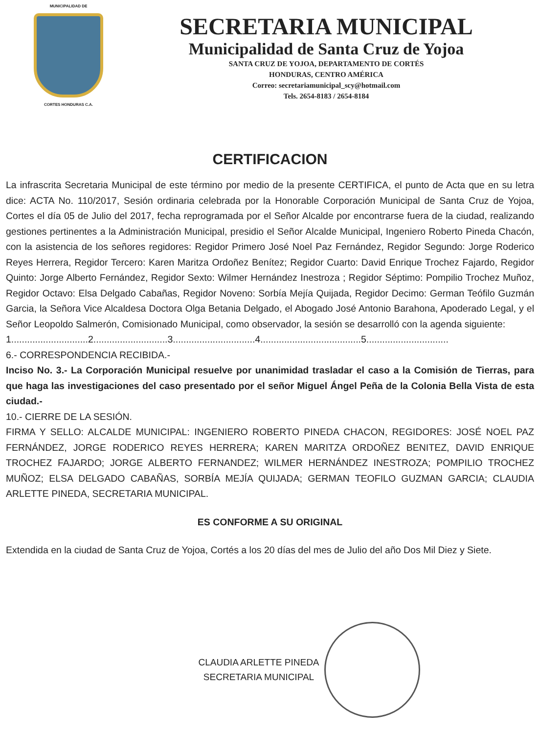MUNICIPALIDAD DE
CORTES HONDURAS C.A.
SECRETARIA MUNICIPAL
Municipalidad de Santa Cruz de Yojoa
SANTA CRUZ DE YOJOA, DEPARTAMENTO DE CORTÉS
HONDURAS, CENTRO AMÉRICA
Correo: secretariamunicipal_scy@hotmail.com
Tels. 2654-8183 / 2654-8184
CERTIFICACION
La infrascrita Secretaria Municipal de este término por medio de la presente CERTIFICA, el punto de Acta que en su letra dice: ACTA No. 110/2017, Sesión ordinaria celebrada por la Honorable Corporación Municipal de Santa Cruz de Yojoa, Cortes el día 05 de Julio del 2017, fecha reprogramada por el Señor Alcalde por encontrarse fuera de la ciudad, realizando gestiones pertinentes a la Administración Municipal, presidio el Señor Alcalde Municipal, Ingeniero Roberto Pineda Chacón, con la asistencia de los señores regidores: Regidor Primero José Noel Paz Fernández, Regidor Segundo: Jorge Roderico Reyes Herrera, Regidor Tercero: Karen Maritza Ordoñez Benítez; Regidor Cuarto: David Enrique Trochez Fajardo, Regidor Quinto: Jorge Alberto Fernández, Regidor Sexto: Wilmer Hernández Inestroza ; Regidor Séptimo: Pompilio Trochez Muñoz, Regidor Octavo: Elsa Delgado Cabañas, Regidor Noveno: Sorbía Mejía Quijada, Regidor Decimo: German Teófilo Guzmán Garcia, la Señora Vice Alcaldesa Doctora Olga Betania Delgado, el Abogado José Antonio Barahona, Apoderado Legal, y el Señor Leopoldo Salmerón, Comisionado Municipal, como observador, la sesión se desarrolló con la agenda siguiente:
1.............................2............................3...............................4......................................5...............................
6.- CORRESPONDENCIA RECIBIDA.-
Inciso No. 3.- La Corporación Municipal resuelve por unanimidad trasladar el caso a la Comisión de Tierras, para que haga las investigaciones del caso presentado por el señor Miguel Ángel Peña de la Colonia Bella Vista de esta ciudad.-
10.- CIERRE DE LA SESIÓN.
FIRMA Y SELLO: ALCALDE MUNICIPAL: INGENIERO ROBERTO PINEDA CHACON, REGIDORES: JOSÉ NOEL PAZ FERNÁNDEZ, JORGE RODERICO REYES HERRERA; KAREN MARITZA ORDOÑEZ BENITEZ, DAVID ENRIQUE TROCHEZ FAJARDO; JORGE ALBERTO FERNANDEZ; WILMER HERNÁNDEZ INESTROZA; POMPILIO TROCHEZ MUÑOZ; ELSA DELGADO CABAÑAS, SORBÍA MEJÍA QUIJADA; GERMAN TEOFILO GUZMAN GARCIA; CLAUDIA ARLETTE PINEDA, SECRETARIA MUNICIPAL.
ES CONFORME A SU ORIGINAL
Extendida en la ciudad de Santa Cruz de Yojoa, Cortés a los 20 días del mes de Julio del año Dos Mil Diez y Siete.
CLAUDIA ARLETTE PINEDA
SECRETARIA MUNICIPAL